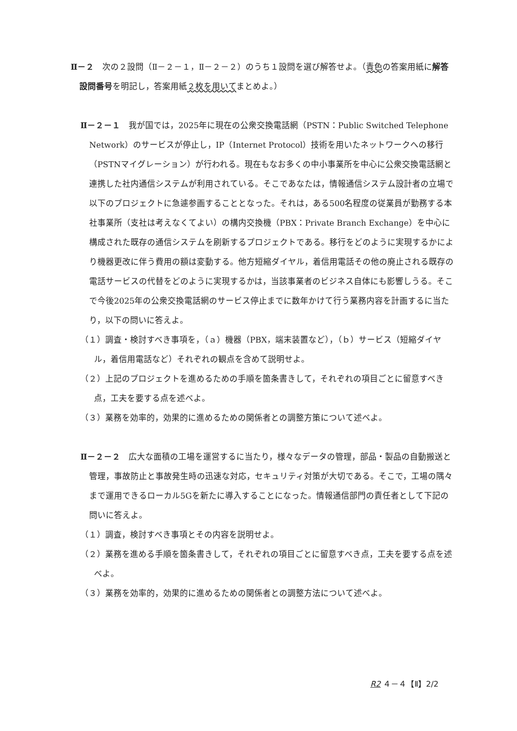Ⅱ－２　次の２設問（Ⅱ－２－１，Ⅱ－２－２）のうち１設問を選び解答せよ。（青色の答案用紙に解答設問番号を明記し，答案用紙２枚を用いてまとめよ。）
Ⅱ－２－１　我が国では，2025年に現在の公衆交換電話網（PSTN：Public Switched Telephone Network）のサービスが停止し，IP（Internet Protocol）技術を用いたネットワークへの移行（PSTNマイグレーション）が行われる。現在もなお多くの中小事業所を中心に公衆交換電話網と連携した社内通信システムが利用されている。そこであなたは，情報通信システム設計者の立場で以下のプロジェクトに急遽参画することとなった。それは，ある500名程度の従業員が勤務する本社事業所（支社は考えなくてよい）の構内交換機（PBX：Private Branch Exchange）を中心に構成された既存の通信システムを刷新するプロジェクトである。移行をどのように実現するかにより機器更改に伴う費用の額は変動する。他方短縮ダイヤル，着信用電話その他の廃止される既存の電話サービスの代替をどのように実現するかは，当該事業者のビジネス自体にも影響しうる。そこで今後2025年の公衆交換電話網のサービス停止までに数年かけて行う業務内容を計画するに当たり，以下の問いに答えよ。
（１）調査・検討すべき事項を，（ａ）機器（PBX，端末装置など），（ｂ）サービス（短縮ダイヤル，着信用電話など）それぞれの観点を含めて説明せよ。
（２）上記のプロジェクトを進めるための手順を箇条書きして，それぞれの項目ごとに留意すべき点，工夫を要する点を述べよ。
（３）業務を効率的，効果的に進めるための関係者との調整方策について述べよ。
Ⅱ－２－２　広大な面積の工場を運営するに当たり，様々なデータの管理，部品・製品の自動搬送と管理，事故防止と事故発生時の迅速な対応，セキュリティ対策が大切である。そこで，工場の隅々まで運用できるローカル5Gを新たに導入することになった。情報通信部門の責任者として下記の問いに答えよ。
（１）調査，検討すべき事項とその内容を説明せよ。
（２）業務を進める手順を箇条書きして，それぞれの項目ごとに留意すべき点，工夫を要する点を述べよ。
（３）業務を効率的，効果的に進めるための関係者との調整方法について述べよ。
R2 ４－４【Ⅱ】2/2